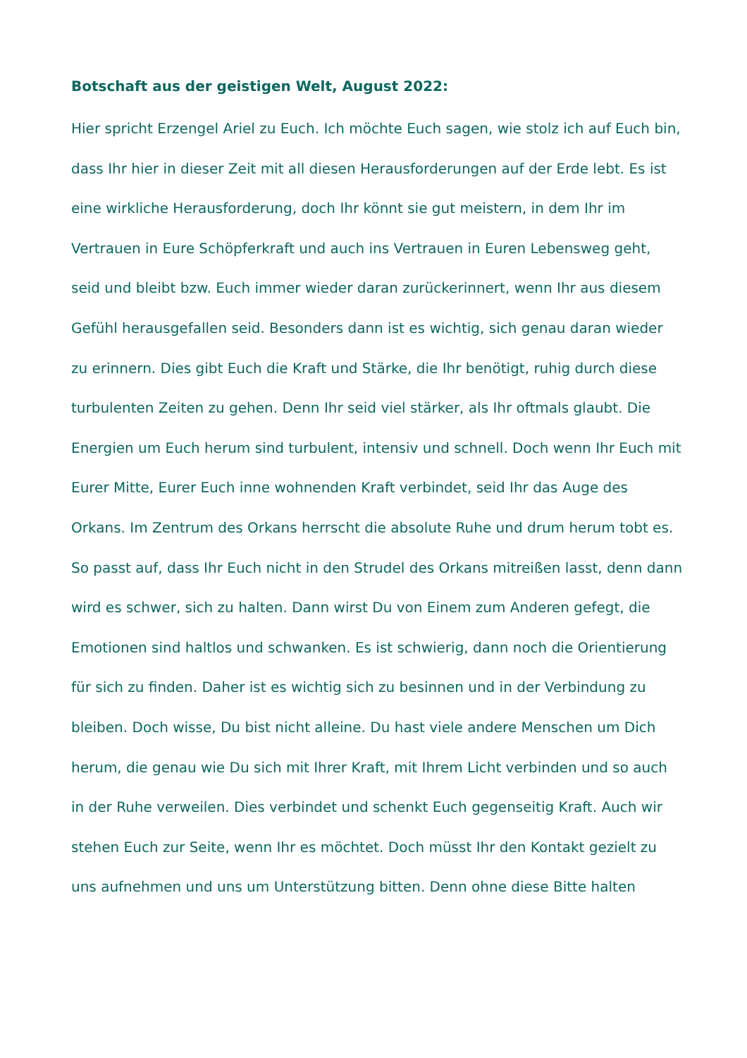Botschaft aus der geistigen Welt, August 2022:
Hier spricht Erzengel Ariel zu Euch. Ich möchte Euch sagen, wie stolz ich auf Euch bin, dass Ihr hier in dieser Zeit mit all diesen Herausforderungen auf der Erde lebt. Es ist eine wirkliche Herausforderung, doch Ihr könnt sie gut meistern, in dem Ihr im Vertrauen in Eure Schöpferkraft und auch ins Vertrauen in Euren Lebensweg geht, seid und bleibt bzw. Euch immer wieder daran zurückerinnert, wenn Ihr aus diesem Gefühl herausgefallen seid. Besonders dann ist es wichtig, sich genau daran wieder zu erinnern. Dies gibt Euch die Kraft und Stärke, die Ihr benötigt, ruhig durch diese turbulenten Zeiten zu gehen. Denn Ihr seid viel stärker, als Ihr oftmals glaubt. Die Energien um Euch herum sind turbulent, intensiv und schnell. Doch wenn Ihr Euch mit Eurer Mitte, Eurer Euch inne wohnenden Kraft verbindet, seid Ihr das Auge des Orkans. Im Zentrum des Orkans herrscht die absolute Ruhe und drum herum tobt es. So passt auf, dass Ihr Euch nicht in den Strudel des Orkans mitreißen lasst, denn dann wird es schwer, sich zu halten. Dann wirst Du von Einem zum Anderen gefegt, die Emotionen sind haltlos und schwanken. Es ist schwierig, dann noch die Orientierung für sich zu finden. Daher ist es wichtig sich zu besinnen und in der Verbindung zu bleiben. Doch wisse, Du bist nicht alleine. Du hast viele andere Menschen um Dich herum, die genau wie Du sich mit Ihrer Kraft, mit Ihrem Licht verbinden und so auch in der Ruhe verweilen. Dies verbindet und schenkt Euch gegenseitig Kraft. Auch wir stehen Euch zur Seite, wenn Ihr es möchtet. Doch müsst Ihr den Kontakt gezielt zu uns aufnehmen und uns um Unterstützung bitten. Denn ohne diese Bitte halten